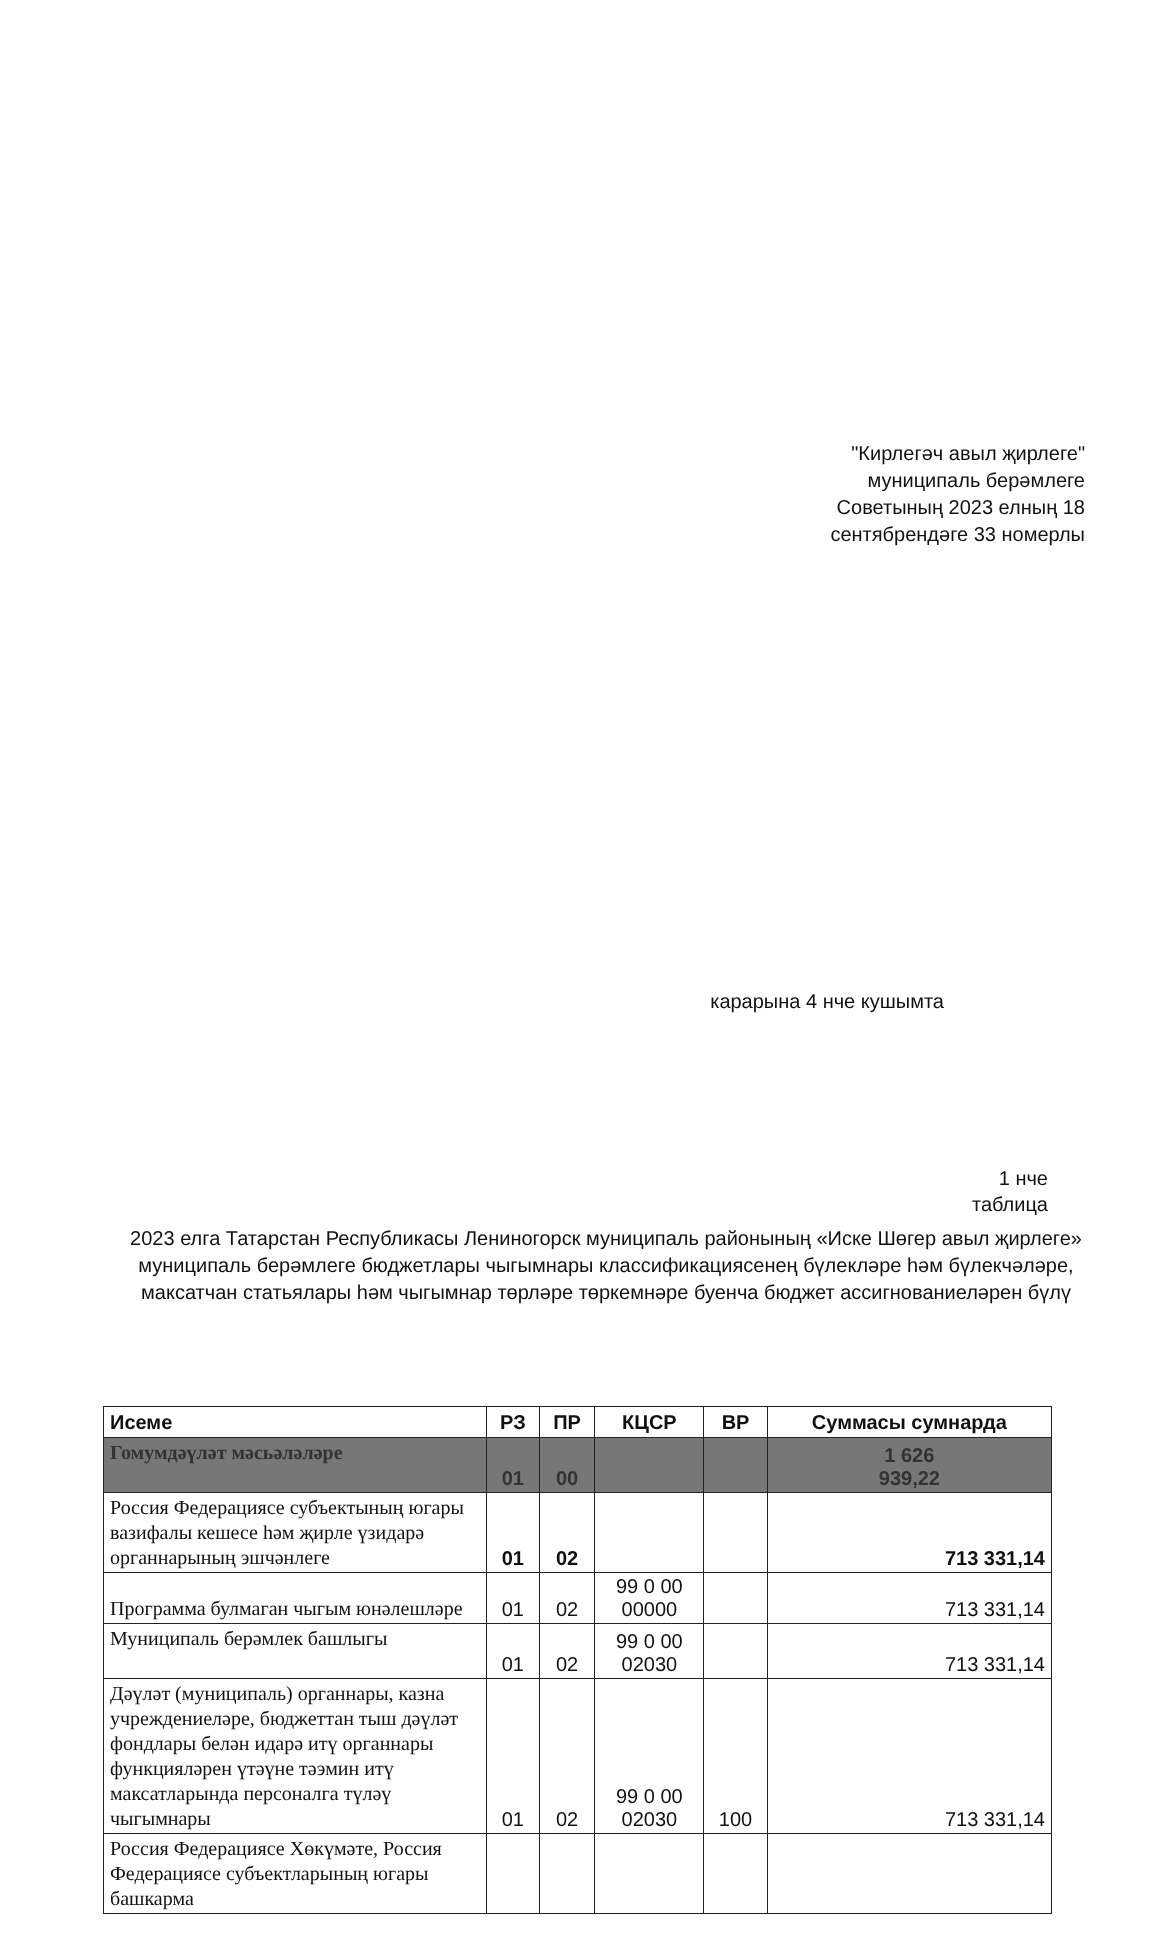"Кирлегәч авыл җирлеге"
муниципаль берәмлеге
Советының 2023 елның 18
сентябрендәге 33 номерлы
карарына 4 нче кушымта
1 нче
таблица
2023 елга Татарстан Республикасы Лениногорск муниципаль районының «Иске Шөгер авыл җирлеге» муниципаль берәмлеге бюджетлары чыгымнары классификациясенең бүлекләре һәм бүлекчәләре, максатчан статьялары һәм чыгымнар төрләре төркемнәре буенча бюджет ассигнованиеләрен бүлү
| Исеме | РЗ | ПР | КЦСР | ВР | Суммасы сумнарда |
| --- | --- | --- | --- | --- | --- |
| Гомумдәүләт мәсьәләләре | 01 | 00 | | | 1 626 939,22 |
| Россия Федерациясе субъектының югары вазифалы кешесе һәм җирле үзидарә органнарының эшчәнлеге | 01 | 02 | | | 713 331,14 |
| Программа булмаган чыгым юнәлешләре | 01 | 02 | 99 0 00 00000 | | 713 331,14 |
| Муниципаль берәмлек башлыгы | 01 | 02 | 99 0 00 02030 | | 713 331,14 |
| Дәүләт (муниципаль) органнары, казна учреждениеләре, бюджеттан тыш дәүләт фондлары белән идарә итү органнары функцияләрен үтәүне тәэмин итү максатларында персоналга түләү чыгымнары | 01 | 02 | 99 0 00 02030 | 100 | 713 331,14 |
| Россия Федерациясе Хөкүмәте, Россия Федерациясе субъектларының югары башкарма | | | | | |